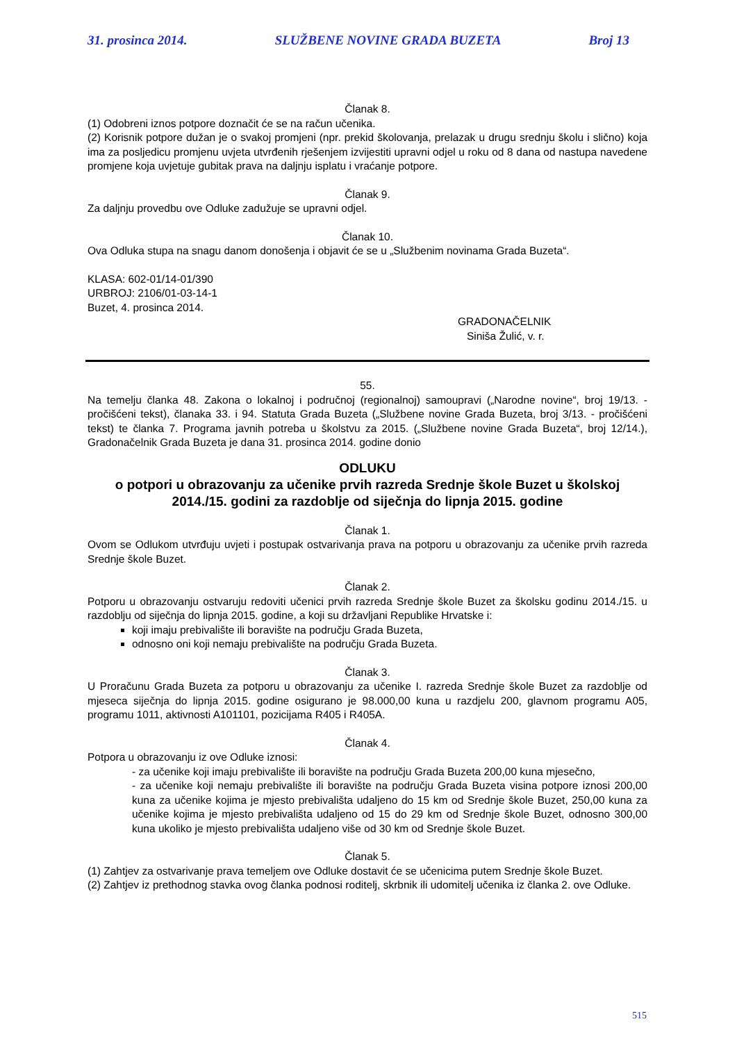31. prosinca 2014. SLUŽBENE NOVINE GRADA BUZETA Broj 13
Članak 8.
(1) Odobreni iznos potpore doznačit će se na račun učenika.
(2) Korisnik potpore dužan je o svakoj promjeni (npr. prekid školovanja, prelazak u drugu srednju školu i slično) koja ima za posljedicu promjenu uvjeta utvrđenih rješenjem izvijestiti upravni odjel u roku od 8 dana od nastupa navedene promjene koja uvjetuje gubitak prava na daljnju isplatu i vraćanje potpore.
Članak 9.
Za daljnju provedbu ove Odluke zadužuje se upravni odjel.
Članak 10.
Ova Odluka stupa na snagu danom donošenja i objavit će se u „Službenim novinama Grada Buzeta“.
KLASA: 602-01/14-01/390
URBROJ: 2106/01-03-14-1
Buzet, 4. prosinca 2014.
GRADONAČELNIK
Siniša Žulić, v. r.
55.
Na temelju članka 48. Zakona o lokalnoj i područnoj (regionalnoj) samoupravi („Narodne novine“, broj 19/13. - pročišćeni tekst), članaka 33. i 94. Statuta Grada Buzeta („Službene novine Grada Buzeta, broj 3/13. - pročišćeni tekst) te članka 7. Programa javnih potreba u školstvu za 2015. („Službene novine Grada Buzeta“, broj 12/14.), Gradonačelnik Grada Buzeta je dana 31. prosinca 2014. godine donio
ODLUKU
o potpori u obrazovanju za učenike prvih razreda Srednje škole Buzet u školskoj 2014./15. godini za razdoblje od siječnja do lipnja 2015. godine
Članak 1.
Ovom se Odlukom utvrđuju uvjeti i postupak ostvarivanja prava na potporu u obrazovanju za učenike prvih razreda Srednje škole Buzet.
Članak 2.
Potporu u obrazovanju ostvaruju redoviti učenici prvih razreda Srednje škole Buzet za školsku godinu 2014./15. u razdoblju od siječnja do lipnja 2015. godine, a koji su državljani Republike Hrvatske i:
koji imaju prebivalište ili boravište na području Grada Buzeta,
odnosno oni koji nemaju prebivalište na području Grada Buzeta.
Članak 3.
U Proračunu Grada Buzeta za potporu u obrazovanju za učenike I. razreda Srednje škole Buzet za razdoblje od mjeseca siječnja do lipnja 2015. godine osigurano je 98.000,00 kuna u razdjelu 200, glavnom programu A05, programu 1011, aktivnosti A101101, pozicijama R405 i R405A.
Članak 4.
Potpora u obrazovanju iz ove Odluke iznosi:
- za učenike koji imaju prebivalište ili boravište na području Grada Buzeta 200,00 kuna mjesečno,
- za učenike koji nemaju prebivalište ili boravište na području Grada Buzeta visina potpore iznosi 200,00 kuna za učenike kojima je mjesto prebivališta udaljeno do 15 km od Srednje škole Buzet, 250,00 kuna za učenike kojima je mjesto prebivališta udaljeno od 15 do 29 km od Srednje škole Buzet, odnosno 300,00 kuna ukoliko je mjesto prebivališta udaljeno više od 30 km od Srednje škole Buzet.
Članak 5.
(1) Zahtjev za ostvarivanje prava temeljem ove Odluke dostavit će se učenicima putem Srednje škole Buzet.
(2) Zahtjev iz prethodnog stavka ovog članka podnosi roditelj, skrbnik ili udomitelj učenika iz članka 2. ove Odluke.
515